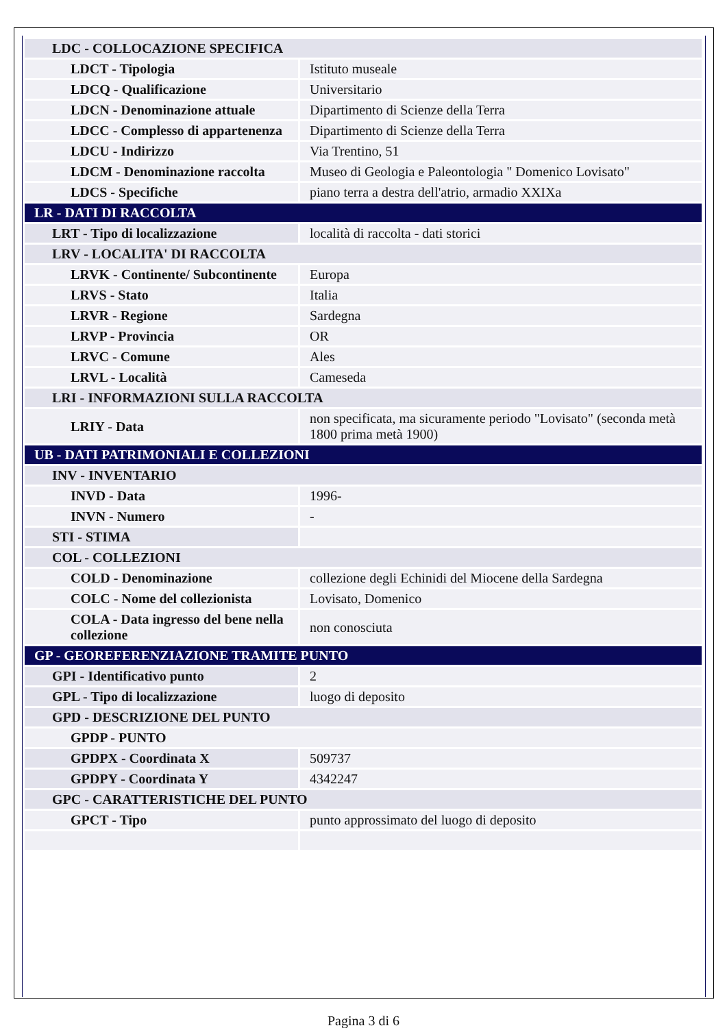| LDC - COLLOCAZIONE SPECIFICA | |
| LDCT - Tipologia | Istituto museale |
| LDCQ - Qualificazione | Universitario |
| LDCN - Denominazione attuale | Dipartimento di Scienze della Terra |
| LDCC - Complesso di appartenenza | Dipartimento di Scienze della Terra |
| LDCU - Indirizzo | Via Trentino, 51 |
| LDCM - Denominazione raccolta | Museo di Geologia e Paleontologia " Domenico Lovisato" |
| LDCS - Specifiche | piano terra a destra dell'atrio, armadio XXIXa |
| LR - DATI DI RACCOLTA | |
| LRT - Tipo di localizzazione | località di raccolta - dati storici |
| LRV - LOCALITA' DI RACCOLTA | |
| LRVK - Continente/ Subcontinente | Europa |
| LRVS - Stato | Italia |
| LRVR - Regione | Sardegna |
| LRVP - Provincia | OR |
| LRVC - Comune | Ales |
| LRVL - Località | Cameseda |
| LRI - INFORMAZIONI SULLA RACCOLTA | |
| LRIY - Data | non specificata, ma sicuramente periodo "Lovisato" (seconda metà 1800 prima metà 1900) |
| UB - DATI PATRIMONIALI E COLLEZIONI | |
| INV - INVENTARIO | |
| INVD - Data | 1996- |
| INVN - Numero | - |
| STI - STIMA | |
| COL - COLLEZIONI | |
| COLD - Denominazione | collezione degli Echinidi del Miocene della Sardegna |
| COLC - Nome del collezionista | Lovisato, Domenico |
| COLA - Data ingresso del bene nella collezione | non conosciuta |
| GP - GEOREFERENZIAZIONE TRAMITE PUNTO | |
| GPI - Identificativo punto | 2 |
| GPL - Tipo di localizzazione | luogo di deposito |
| GPD - DESCRIZIONE DEL PUNTO | |
| GPDP - PUNTO | |
| GPDPX - Coordinata X | 509737 |
| GPDPY - Coordinata Y | 4342247 |
| GPC - CARATTERISTICHE DEL PUNTO | |
| GPCT - Tipo | punto approssimato del luogo di deposito |
Pagina 3 di 6